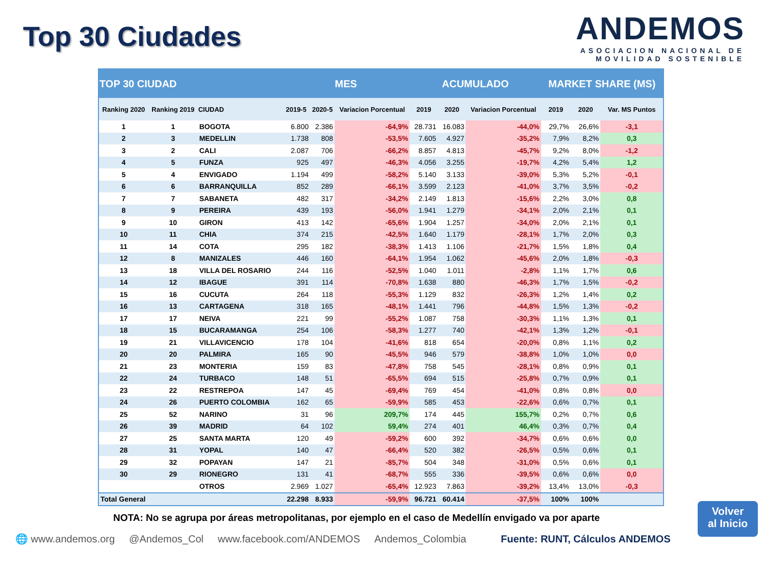Top 30 Ciudades
ANDEMOS
ASOCIACION NACIONAL DE
MOVILIDAD SOSTENIBLE
| TOP 30 CIUDAD | | | MES | | | ACUMULADO | | | MARKET SHARE (MS) | | |
| --- | --- | --- | --- | --- | --- | --- | --- | --- | --- | --- | --- |
| Ranking 2020 | Ranking 2019 | CIUDAD | 2019-5 | 2020-5 | Variacion Porcentual | 2019 | 2020 | Variacion Porcentual | 2019 | 2020 | Var. MS Puntos |
| 1 | 1 | BOGOTA | 6.800 | 2.386 | -64,9% | 28.731 | 16.083 | -44,0% | 29,7% | 26,6% | -3,1 |
| 2 | 3 | MEDELLIN | 1.738 | 808 | -53,5% | 7.605 | 4.927 | -35,2% | 7,9% | 8,2% | 0,3 |
| 3 | 2 | CALI | 2.087 | 706 | -66,2% | 8.857 | 4.813 | -45,7% | 9,2% | 8,0% | -1,2 |
| 4 | 5 | FUNZA | 925 | 497 | -46,3% | 4.056 | 3.255 | -19,7% | 4,2% | 5,4% | 1,2 |
| 5 | 4 | ENVIGADO | 1.194 | 499 | -58,2% | 5.140 | 3.133 | -39,0% | 5,3% | 5,2% | -0,1 |
| 6 | 6 | BARRANQUILLA | 852 | 289 | -66,1% | 3.599 | 2.123 | -41,0% | 3,7% | 3,5% | -0,2 |
| 7 | 7 | SABANETA | 482 | 317 | -34,2% | 2.149 | 1.813 | -15,6% | 2,2% | 3,0% | 0,8 |
| 8 | 9 | PEREIRA | 439 | 193 | -56,0% | 1.941 | 1.279 | -34,1% | 2,0% | 2,1% | 0,1 |
| 9 | 10 | GIRON | 413 | 142 | -65,6% | 1.904 | 1.257 | -34,0% | 2,0% | 2,1% | 0,1 |
| 10 | 11 | CHIA | 374 | 215 | -42,5% | 1.640 | 1.179 | -28,1% | 1,7% | 2,0% | 0,3 |
| 11 | 14 | COTA | 295 | 182 | -38,3% | 1.413 | 1.106 | -21,7% | 1,5% | 1,8% | 0,4 |
| 12 | 8 | MANIZALES | 446 | 160 | -64,1% | 1.954 | 1.062 | -45,6% | 2,0% | 1,8% | -0,3 |
| 13 | 18 | VILLA DEL ROSARIO | 244 | 116 | -52,5% | 1.040 | 1.011 | -2,8% | 1,1% | 1,7% | 0,6 |
| 14 | 12 | IBAGUE | 391 | 114 | -70,8% | 1.638 | 880 | -46,3% | 1,7% | 1,5% | -0,2 |
| 15 | 16 | CUCUTA | 264 | 118 | -55,3% | 1.129 | 832 | -26,3% | 1,2% | 1,4% | 0,2 |
| 16 | 13 | CARTAGENA | 318 | 165 | -48,1% | 1.441 | 796 | -44,8% | 1,5% | 1,3% | -0,2 |
| 17 | 17 | NEIVA | 221 | 99 | -55,2% | 1.087 | 758 | -30,3% | 1,1% | 1,3% | 0,1 |
| 18 | 15 | BUCARAMANGA | 254 | 106 | -58,3% | 1.277 | 740 | -42,1% | 1,3% | 1,2% | -0,1 |
| 19 | 21 | VILLAVICENCIO | 178 | 104 | -41,6% | 818 | 654 | -20,0% | 0,8% | 1,1% | 0,2 |
| 20 | 20 | PALMIRA | 165 | 90 | -45,5% | 946 | 579 | -38,8% | 1,0% | 1,0% | 0,0 |
| 21 | 23 | MONTERIA | 159 | 83 | -47,8% | 758 | 545 | -28,1% | 0,8% | 0,9% | 0,1 |
| 22 | 24 | TURBACO | 148 | 51 | -65,5% | 694 | 515 | -25,8% | 0,7% | 0,9% | 0,1 |
| 23 | 22 | RESTREPOA | 147 | 45 | -69,4% | 769 | 454 | -41,0% | 0,8% | 0,8% | 0,0 |
| 24 | 26 | PUERTO COLOMBIA | 162 | 65 | -59,9% | 585 | 453 | -22,6% | 0,6% | 0,7% | 0,1 |
| 25 | 52 | NARINO | 31 | 96 | 209,7% | 174 | 445 | 155,7% | 0,2% | 0,7% | 0,6 |
| 26 | 39 | MADRID | 64 | 102 | 59,4% | 274 | 401 | 46,4% | 0,3% | 0,7% | 0,4 |
| 27 | 25 | SANTA MARTA | 120 | 49 | -59,2% | 600 | 392 | -34,7% | 0,6% | 0,6% | 0,0 |
| 28 | 31 | YOPAL | 140 | 47 | -66,4% | 520 | 382 | -26,5% | 0,5% | 0,6% | 0,1 |
| 29 | 32 | POPAYAN | 147 | 21 | -85,7% | 504 | 348 | -31,0% | 0,5% | 0,6% | 0,1 |
| 30 | 29 | RIONEGRO | 131 | 41 | -68,7% | 555 | 336 | -39,5% | 0,6% | 0,6% | 0,0 |
| | | OTROS | 2.969 | 1.027 | -65,4% | 12.923 | 7.863 | -39,2% | 13,4% | 13,0% | -0,3 |
| Total General | | | 22.298 | 8.933 | -59,9% | 96.721 | 60.414 | -37,5% | 100% | 100% | |
NOTA: No se agrupa por áreas metropolitanas, por ejemplo en el caso de Medellín envigado va por aparte
Volver
al Inicio
🌐 www.andemos.org @Andemos_Col www.facebook.com/ANDEMOS Andemos_Colombia Fuente: RUNT, Cálculos ANDEMOS